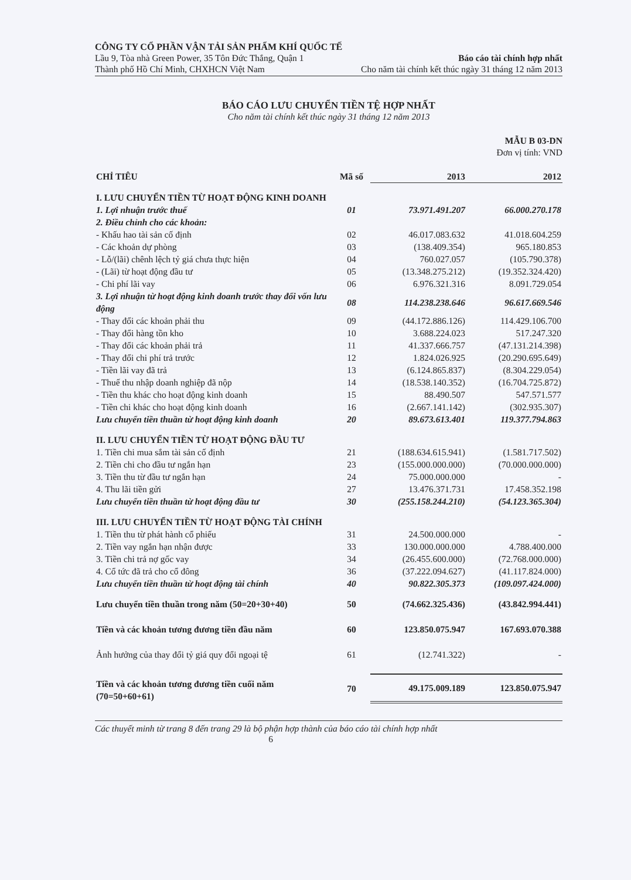CÔNG TY CỔ PHẦN VẬN TẢI SẢN PHẨM KHÍ QUỐC TẾ
Lầu 9, Tòa nhà Green Power, 35 Tôn Đức Thắng, Quận 1 Báo cáo tài chính hợp nhất
Thành phố Hồ Chí Minh, CHXHCN Việt Nam Cho năm tài chính kết thúc ngày 31 tháng 12 năm 2013
BÁO CÁO LƯU CHUYỂN TIỀN TỆ HỢP NHẤT
Cho năm tài chính kết thúc ngày 31 tháng 12 năm 2013
MẪU B 03-DN
Đơn vị tính: VND
| CHỈ TIÊU | Mã số | 2013 | 2012 |
| --- | --- | --- | --- |
| I. LƯU CHUYỂN TIỀN TỪ HOẠT ĐỘNG KINH DOANH | | | |
| 1. Lợi nhuận trước thuế | 01 | 73.971.491.207 | 66.000.270.178 |
| 2. Điều chỉnh cho các khoản: | | | |
| - Khấu hao tài sản cố định | 02 | 46.017.083.632 | 41.018.604.259 |
| - Các khoản dự phòng | 03 | (138.409.354) | 965.180.853 |
| - Lỗ/(lãi) chênh lệch tỷ giá chưa thực hiện | 04 | 760.027.057 | (105.790.378) |
| - (Lãi) từ hoạt động đầu tư | 05 | (13.348.275.212) | (19.352.324.420) |
| - Chi phí lãi vay | 06 | 6.976.321.316 | 8.091.729.054 |
| 3. Lợi nhuận từ hoạt động kinh doanh trước thay đổi vốn lưu động | 08 | 114.238.238.646 | 96.617.669.546 |
| - Thay đổi các khoản phải thu | 09 | (44.172.886.126) | 114.429.106.700 |
| - Thay đổi hàng tồn kho | 10 | 3.688.224.023 | 517.247.320 |
| - Thay đổi các khoản phải trả | 11 | 41.337.666.757 | (47.131.214.398) |
| - Thay đổi chi phí trả trước | 12 | 1.824.026.925 | (20.290.695.649) |
| - Tiền lãi vay đã trả | 13 | (6.124.865.837) | (8.304.229.054) |
| - Thuế thu nhập doanh nghiệp đã nộp | 14 | (18.538.140.352) | (16.704.725.872) |
| - Tiền thu khác cho hoạt động kinh doanh | 15 | 88.490.507 | 547.571.577 |
| - Tiền chi khác cho hoạt động kinh doanh | 16 | (2.667.141.142) | (302.935.307) |
| Lưu chuyển tiền thuần từ hoạt động kinh doanh | 20 | 89.673.613.401 | 119.377.794.863 |
| II. LƯU CHUYỂN TIỀN TỪ HOẠT ĐỘNG ĐẦU TƯ | | | |
| 1. Tiền chi mua sắm tài sản cố định | 21 | (188.634.615.941) | (1.581.717.502) |
| 2. Tiền chi cho đầu tư ngắn hạn | 23 | (155.000.000.000) | (70.000.000.000) |
| 3. Tiền thu từ đầu tư ngắn hạn | 24 | 75.000.000.000 | - |
| 4. Thu lãi tiền gửi | 27 | 13.476.371.731 | 17.458.352.198 |
| Lưu chuyển tiền thuần từ hoạt động đầu tư | 30 | (255.158.244.210) | (54.123.365.304) |
| III. LƯU CHUYỂN TIỀN TỪ HOẠT ĐỘNG TÀI CHÍNH | | | |
| 1. Tiền thu từ phát hành cổ phiếu | 31 | 24.500.000.000 | - |
| 2. Tiền vay ngắn hạn nhận được | 33 | 130.000.000.000 | 4.788.400.000 |
| 3. Tiền chi trả nợ gốc vay | 34 | (26.455.600.000) | (72.768.000.000) |
| 4. Cổ tức đã trả cho cổ đông | 36 | (37.222.094.627) | (41.117.824.000) |
| Lưu chuyển tiền thuần từ hoạt động tài chính | 40 | 90.822.305.373 | (109.097.424.000) |
| Lưu chuyển tiền thuần trong năm (50=20+30+40) | 50 | (74.662.325.436) | (43.842.994.441) |
| Tiền và các khoản tương đương tiền đầu năm | 60 | 123.850.075.947 | 167.693.070.388 |
| Ảnh hưởng của thay đổi tỷ giá quy đổi ngoại tệ | 61 | (12.741.322) | - |
| Tiền và các khoản tương đương tiền cuối năm (70=50+60+61) | 70 | 49.175.009.189 | 123.850.075.947 |
Các thuyết minh từ trang 8 đến trang 29 là bộ phận hợp thành của báo cáo tài chính hợp nhất
6